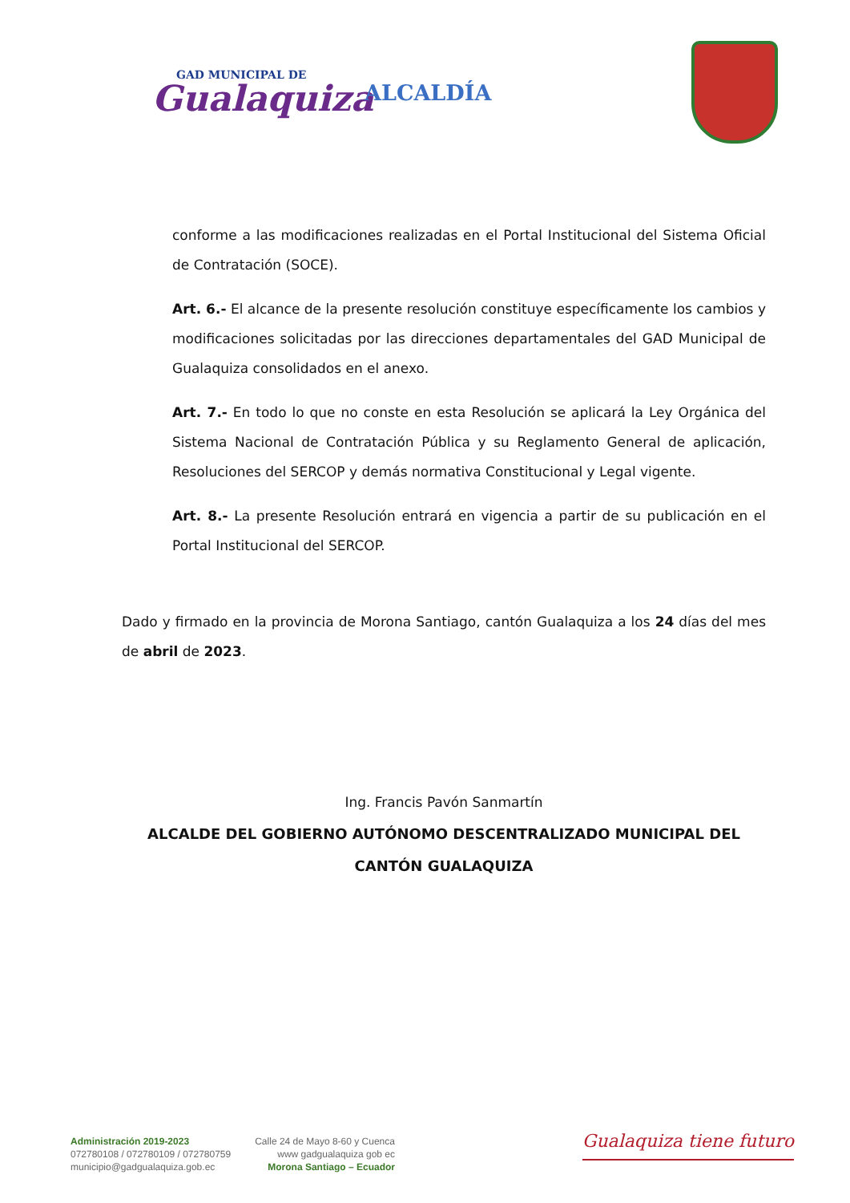GAD MUNICIPAL DE
Gualaquiza
ALCALDÍA
conforme a las modificaciones realizadas en el Portal Institucional del Sistema Oficial de Contratación (SOCE).
Art. 6.- El alcance de la presente resolución constituye específicamente los cambios y modificaciones solicitadas por las direcciones departamentales del GAD Municipal de Gualaquiza consolidados en el anexo.
Art. 7.- En todo lo que no conste en esta Resolución se aplicará la Ley Orgánica del Sistema Nacional de Contratación Pública y su Reglamento General de aplicación, Resoluciones del SERCOP y demás normativa Constitucional y Legal vigente.
Art. 8.- La presente Resolución entrará en vigencia a partir de su publicación en el Portal Institucional del SERCOP.
Dado y firmado en la provincia de Morona Santiago, cantón Gualaquiza a los 24 días del mes de abril de 2023.
Ing. Francis Pavón Sanmartín
ALCALDE DEL GOBIERNO AUTÓNOMO DESCENTRALIZADO MUNICIPAL DEL CANTÓN GUALAQUIZA
Administración 2019-2023
072780108 / 072780109 / 072780759
municipio@gadgualaquiza.gob.ec
Calle 24 de Mayo 8-60 y Cuenca
www gadgualaquiza gob ec
Morona Santiago – Ecuador
Gualaquiza tiene futuro